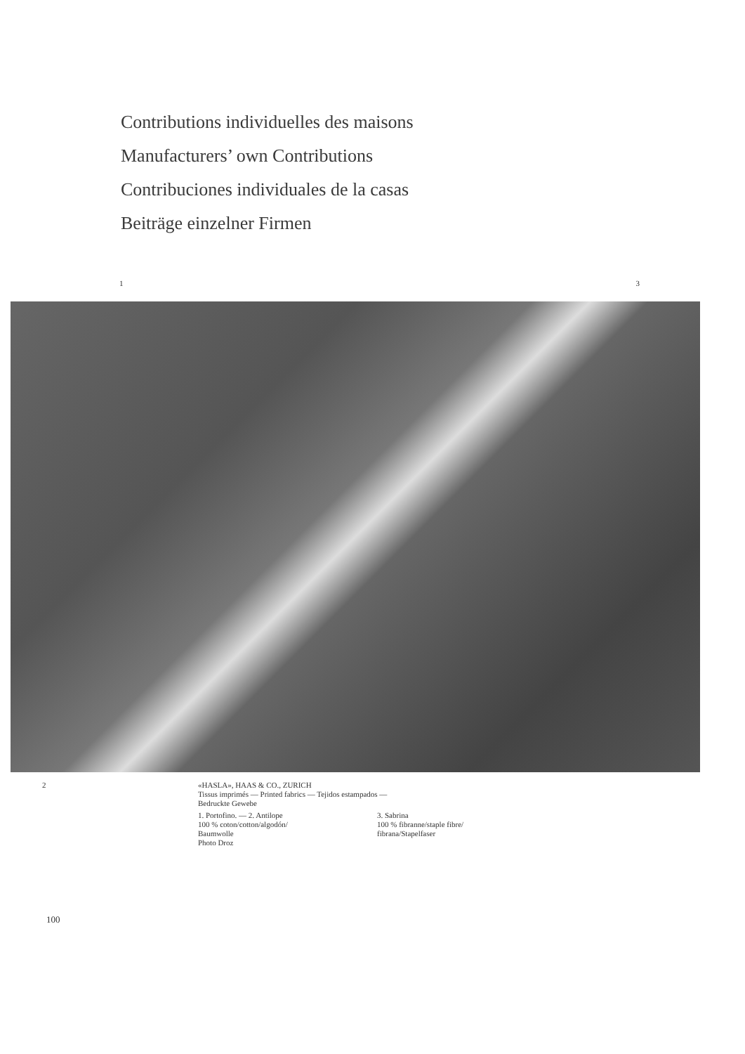Contributions individuelles des maisons
Manufacturers’ own Contributions
Contribuciones individuales de la casas
Beiträge einzelner Firmen
1 3
2
«HASLA», HAAS & CO., ZURICH
Tissus imprimés — Printed fabrics — Tejidos estampados —
Bedruckte Gewebe
1. Portofino. — 2. Antilope
100 % coton/cotton/algodón/
Baumwolle
3. Sabrina
100 % fibranne/staple fibre/
fibrana/Stapelfaser
Photo Droz
100